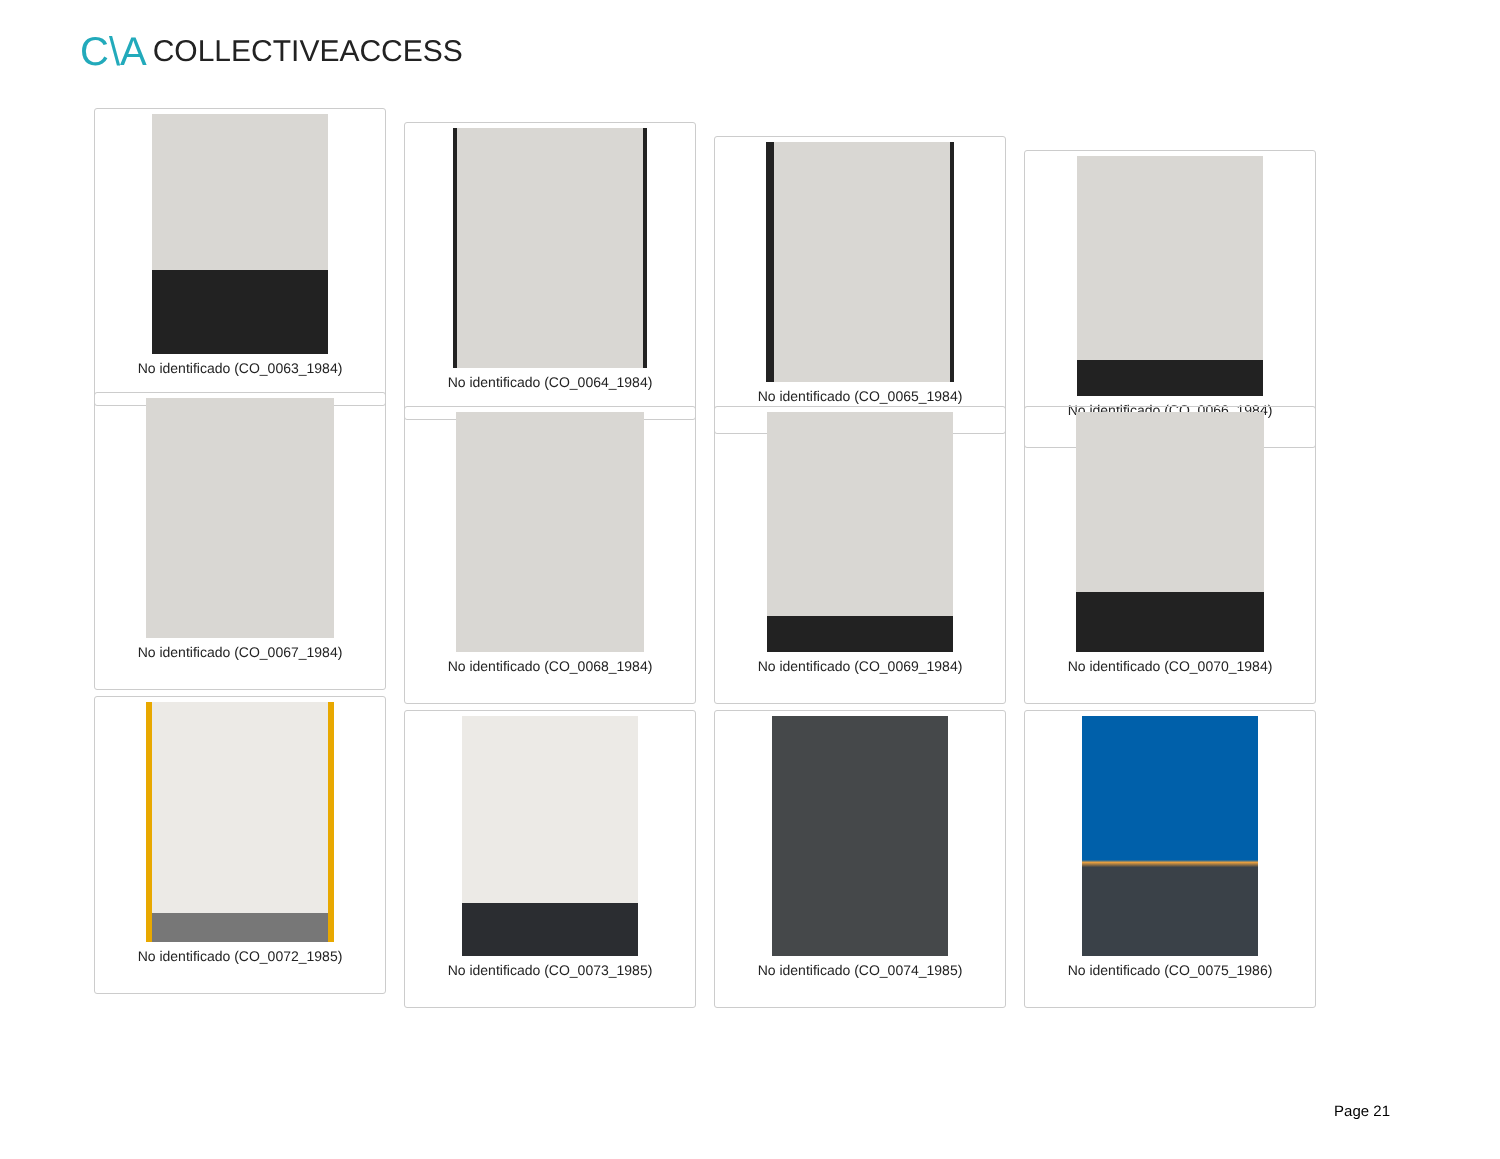C\A COLLECTIVEACCESS
No identificado (CO_0063_1984)
No identificado (CO_0064_1984)
No identificado (CO_0065_1984)
No identificado (CO_0066_1984)
No identificado (CO_0067_1984)
No identificado (CO_0068_1984) No identificado (CO_0069_1984) No identificado (CO_0070_1984)
No identificado (CO_0072_1985)
No identificado (CO_0073_1985) No identificado (CO_0074_1985) No identificado (CO_0075_1986)
Page 21